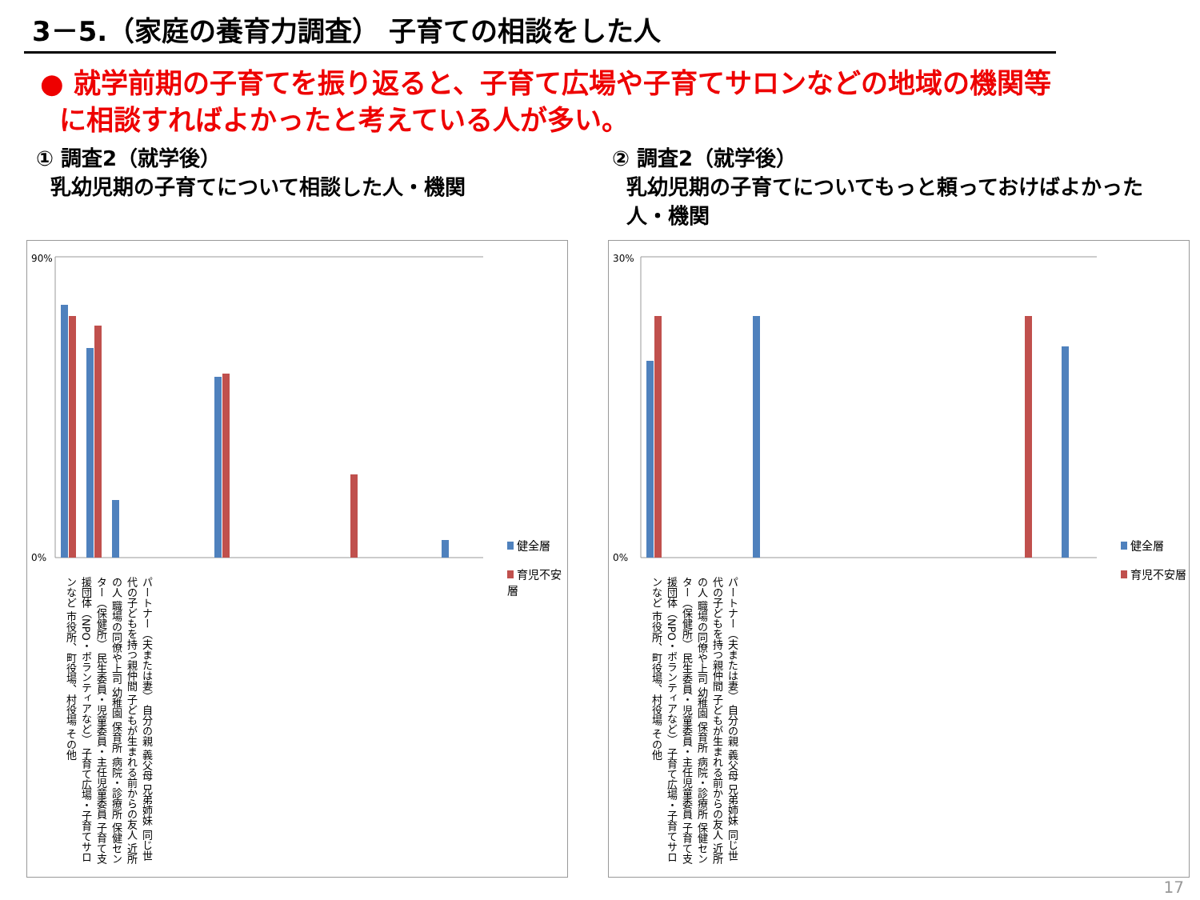3－5.（家庭の養育力調査） 子育ての相談をした人
● 就学前期の子育てを振り返ると、子育て広場や子育てサロンなどの地域の機関等
に相談すればよかったと考えている人が多い。
① 調査2（就学後）
乳幼児期の子育てについて相談した人・機関
② 調査2（就学後）
乳幼児期の子育てについてもっと頼っておけばよかった
人・機関
90%
0%
健全層
育児不安層
パートナー（夫または妻） 自分の親 義父母 兄弟姉妹 同じ世代の子どもを持つ親仲間 子どもが生まれる前からの友人 近所の人 職場の同僚や上司 幼稚園 保育所 病院・診療所 保健センター（保健所） 民生委員・児童委員・主任児童委員 子育て支援団体（NPO・ボランティアなど） 子育て広場・子育てサロンなど 市役所、町役場、村役場 その他
30%
0%
健全層
育児不安層
パートナー（夫または妻） 自分の親 義父母 兄弟姉妹 同じ世代の子どもを持つ親仲間 子どもが生まれる前からの友人 近所の人 職場の同僚や上司 幼稚園 保育所 病院・診療所 保健センター（保健所） 民生委員・児童委員・主任児童委員 子育て支援団体（NPO・ボランティアなど） 子育て広場・子育てサロンなど 市役所、町役場、村役場 その他
17